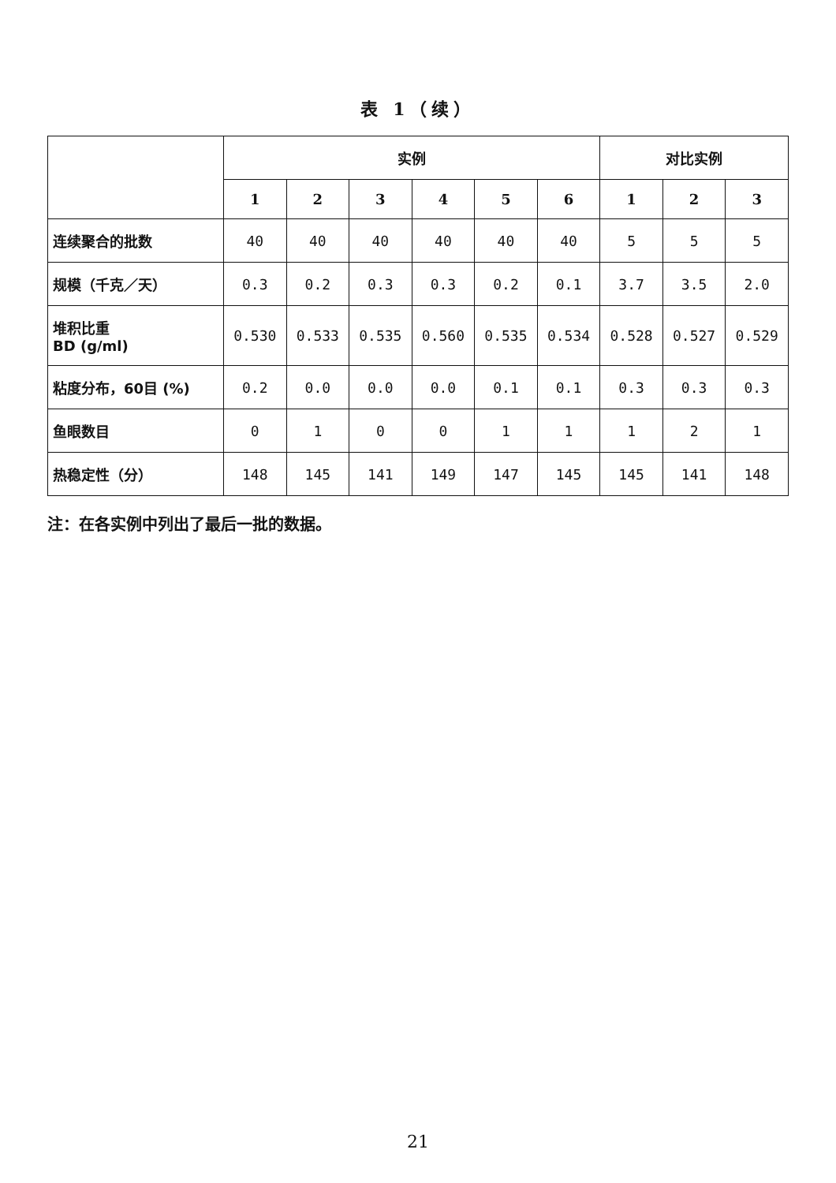表 1（续）
| | 实例 | | | | | | 对比实例 | | |
| --- | --- | --- | --- | --- | --- | --- | --- | --- | --- |
| | 1 | 2 | 3 | 4 | 5 | 6 | 1 | 2 | 3 |
| 连续聚合的批数 | 40 | 40 | 40 | 40 | 40 | 40 | 5 | 5 | 5 |
| 规模（千克／天） | 0.3 | 0.2 | 0.3 | 0.3 | 0.2 | 0.1 | 3.7 | 3.5 | 2.0 |
| 堆积比重 BD (g/ml) | 0.530 | 0.533 | 0.535 | 0.560 | 0.535 | 0.534 | 0.528 | 0.527 | 0.529 |
| 粘度分布，60目 (%) | 0.2 | 0.0 | 0.0 | 0.0 | 0.1 | 0.1 | 0.3 | 0.3 | 0.3 |
| 鱼眼数目 | 0 | 1 | 0 | 0 | 1 | 1 | 1 | 2 | 1 |
| 热稳定性（分） | 148 | 145 | 141 | 149 | 147 | 145 | 145 | 141 | 148 |
注：在各实例中列出了最后一批的数据。
21